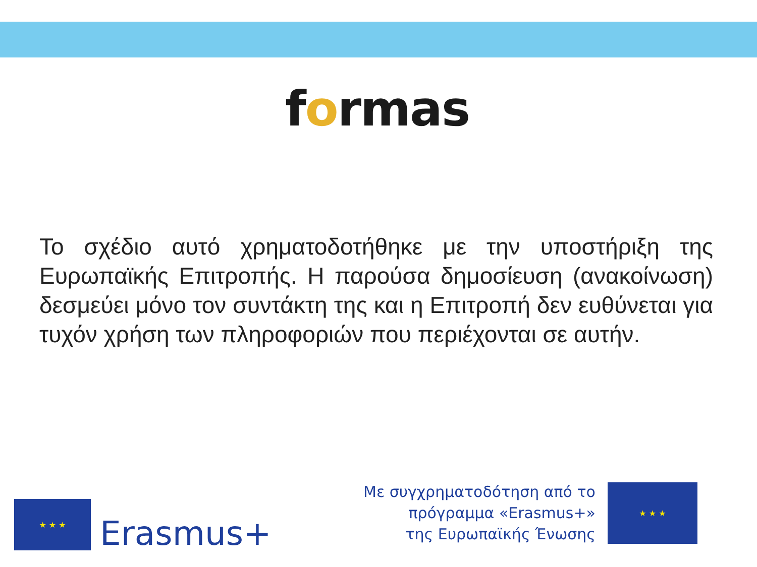formas
Το σχέδιο αυτό χρηματοδοτήθηκε με την υποστήριξη της Ευρωπαϊκής Επιτροπής. Η παρούσα δημοσίευση (ανακοίνωση) δεσμεύει μόνο τον συντάκτη της και η Επιτροπή δεν ευθύνεται για τυχόν χρήση των πληροφοριών που περιέχονται σε αυτήν.
★ ★ ★
Erasmus+
Με συγχρηματοδότηση από το
πρόγραμμα «Erasmus+»
της Ευρωπαϊκής Ένωσης
★ ★ ★